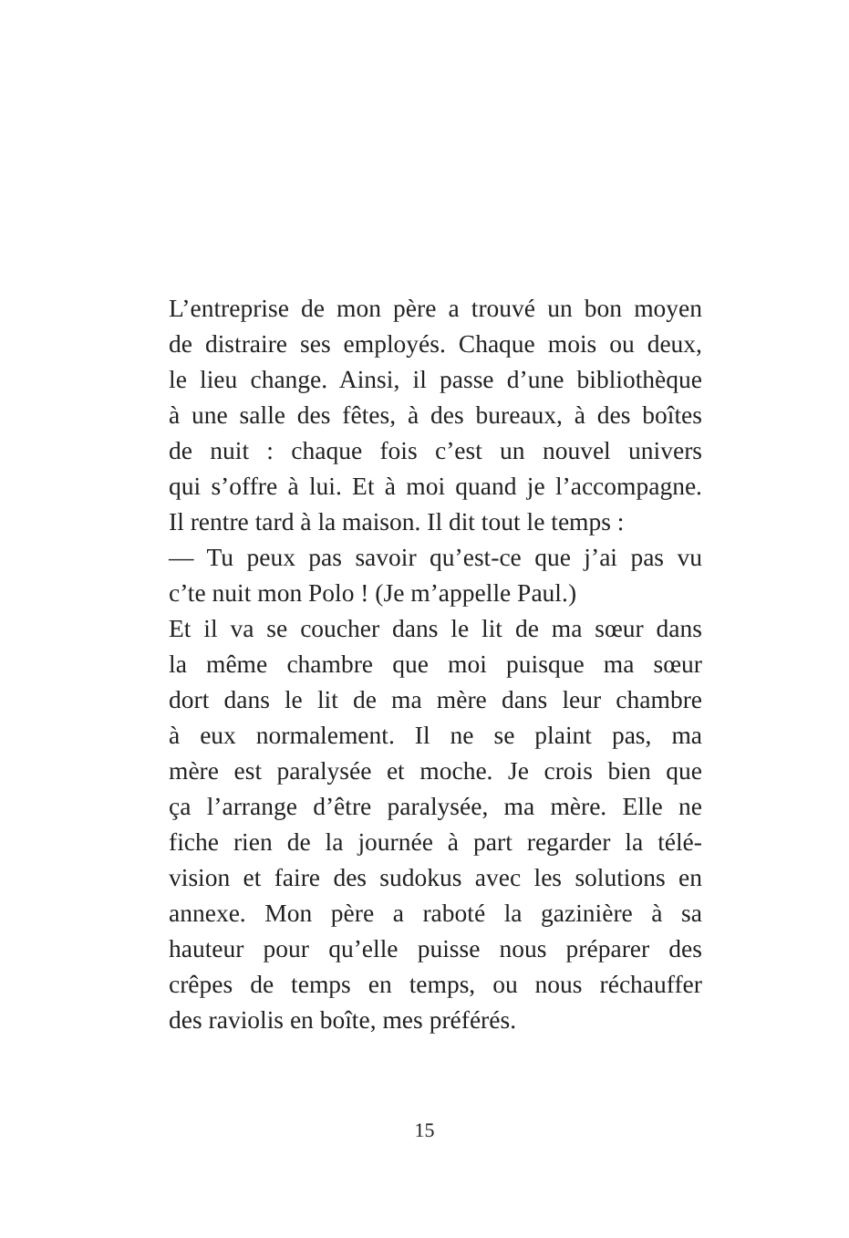L’entreprise de mon père a trouvé un bon moyen
de distraire ses employés. Chaque mois ou deux,
le lieu change. Ainsi, il passe d’une bibliothèque
à une salle des fêtes, à des bureaux, à des boîtes
de nuit : chaque fois c’est un nouvel univers
qui s’offre à lui. Et à moi quand je l’accompagne.
Il rentre tard à la maison. Il dit tout le temps :
— Tu peux pas savoir qu’est-ce que j’ai pas vu
c’te nuit mon Polo ! (Je m’appelle Paul.)
Et il va se coucher dans le lit de ma sœur dans
la même chambre que moi puisque ma sœur
dort dans le lit de ma mère dans leur chambre
à eux normalement. Il ne se plaint pas, ma
mère est paralysée et moche. Je crois bien que
ça l’arrange d’être paralysée, ma mère. Elle ne
fiche rien de la journée à part regarder la télé-
vision et faire des sudokus avec les solutions en
annexe. Mon père a raboté la gazinière à sa
hauteur pour qu’elle puisse nous préparer des
crêpes de temps en temps, ou nous réchauffer
des raviolis en boîte, mes préférés.
15